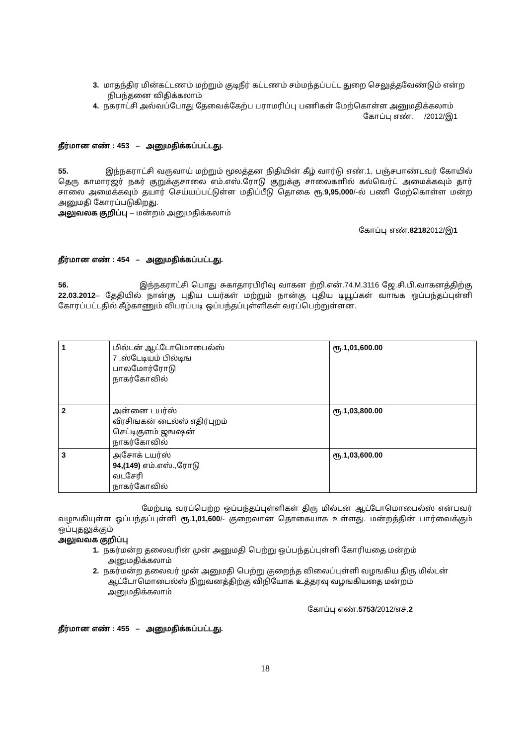3. மாதந்திர மின்கட்டணம் மற்றும் குடிநீர் கட்டணம் சம்மந்தப்பட்ட துறை செலுத்தவேண்டும் என்ற நிபந்தனை விதிக்கலாம்
4. நகராட்சி அவ்வப்போது தேவைக்கேற்ப பராமரிப்பு பணிகள் மேற்கொள்ள அனுமதிக்கலாம்
கோப்பு எண். /2012/இ1
தீர்மான எண் : 453 – அனுமதிக்கப்பட்டது.
55. இந்நகராட்சி வருவாய் மற்றும் மூலத்தன நிதியின் கீழ் வார்டு எண்.1, பஞ்சபாண்டவர் கோயில் தெரு காமாரஜர் நகர் குறுக்குசாலை எம்.எஸ்.ரோடு குறுக்கு சாலைகளில் கல்வெர்ட் அமைக்கவும் தார் சாலை அமைக்கவும் தயார் செய்யப்பட்டுள்ள மதிப்பீடு தொகை ரூ.9,95,000/-ல் பணி மேற்கொள்ள மன்ற அனுமதி கோரப்படுகிறது.
அலுவலக குறிப்பு – மன்றம் அனுமதிக்கலாம்
கோப்பு எண்.82182012/இ1
தீர்மான எண் : 454 – அனுமதிக்கப்பட்டது.
56. இந்நகராட்சி பொது சுகாதாரபிரிவு வாகன ற்றி.என்.74.M.3116 ஜே.சி.பி.வாகனத்திற்கு 22.03.2012– தேதியில் நான்கு புதிய டயர்கள் மற்றும் நான்கு புதிய டியூப்கள் வாஙக ஒப்பந்தப்புள்ளி கோரப்பட்டதில் கீழ்காணும் விபரப்படி ஒப்பந்தப்புள்ளிகள் வரப்பெற்றுள்ளன.
| 1 | மில்டன் ஆட்டோமொபைல்ஸ் 7 ,ஸ்டேடியம் பில்டிங பாலமோர்ரோடு நாகர்கோவில் | ரூ. 1,01,600.00 |
| 2 | அன்னை டயர்ஸ் வீரசிஙகன் டைல்ஸ் எதிர்புறம் செட்டிகுளம் ஜஙஷன் நாகர்கோவில் | ரூ. 1,03,800.00 |
| 3 | அசோக் டயர்ஸ் 94,(149) எம்.எஸ்.,ரோடு வடசேரி நாகர்கோவில் | ரூ. 1,03,600.00 |
மேற்படி வரப்பெற்ற ஒப்பந்தப்புள்ளிகள் திரு மில்டன் ஆட்டோமொபைல்ஸ் என்பவர் வழஙகியுள்ள ஒப்பந்தப்புள்ளி ரூ.1,01,600/- குறைவான தொகையாக உள்ளது. மன்றத்தின் பார்வைக்கும் ஒப்புதலுக்கும்
அலுவவக குறிப்பு
1. நகர்மன்ற தலைவரின் முன் அனுமதி பெற்று ஒப்பந்தப்புள்ளி கோரியதை மன்றம் அனுமதிக்கலாம்
2. நகர்மன்ற தலைவர் முன் அனுமதி பெற்று குறைந்த விலைப்புள்ளி வழஙகிய திரு மில்டன் ஆட்டோமொபைல்ஸ் நிறுவனத்திற்கு விநியோக உத்தரவு வழஙகியதை மன்றம் அனுமதிக்கலாம்
கோப்பு எண்.5753/2012/எச்.2
தீர்மான எண் : 455 – அனுமதிக்கப்பட்டது.
18